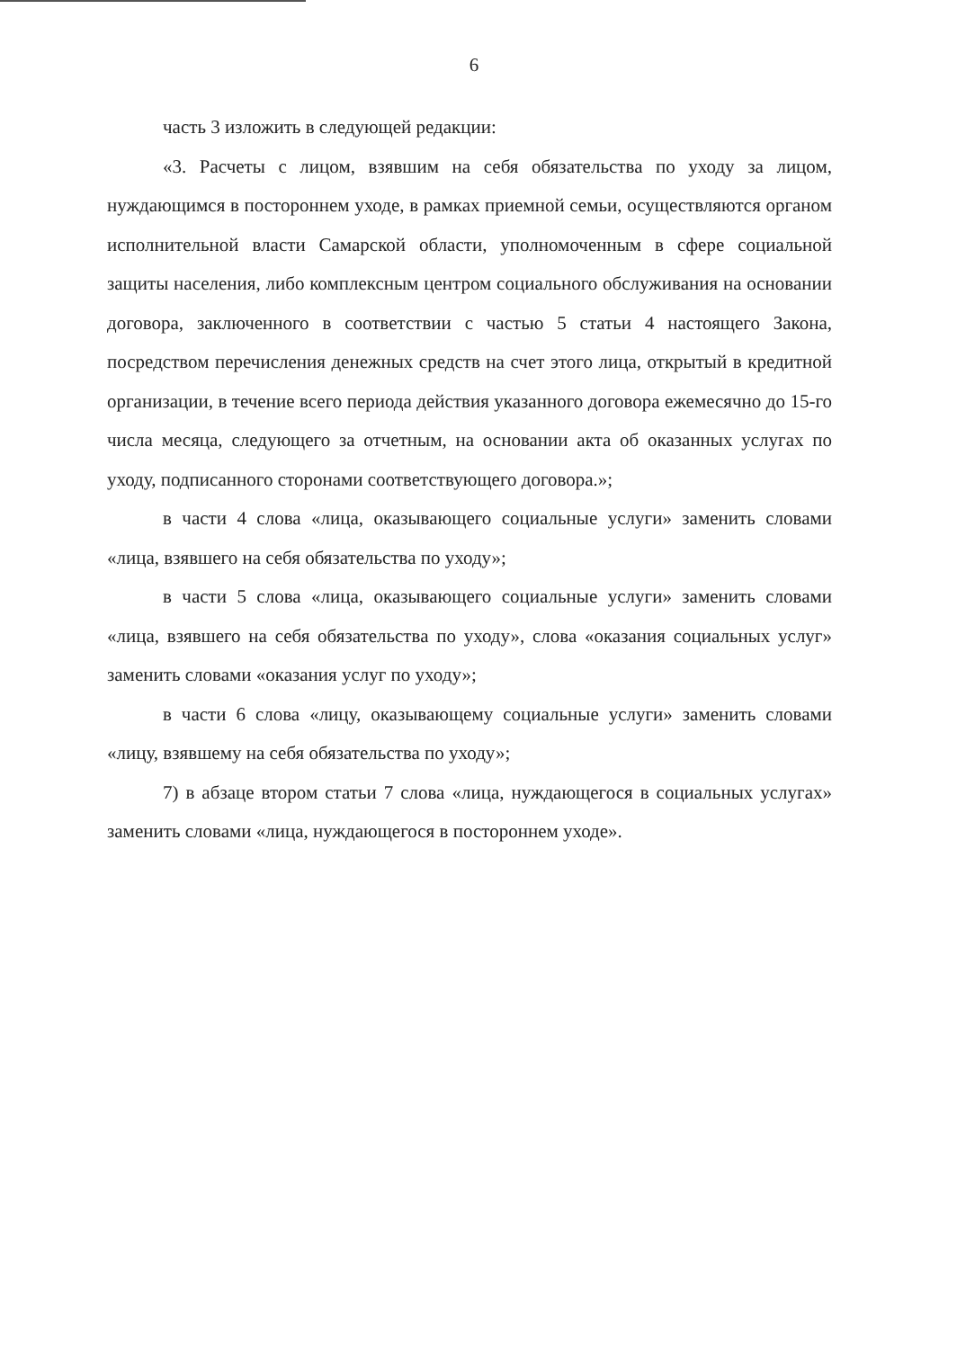6
часть 3 изложить в следующей редакции:
«3. Расчеты с лицом, взявшим на себя обязательства по уходу за лицом, нуждающимся в постороннем уходе, в рамках приемной семьи, осуществляются органом исполнительной власти Самарской области, уполномоченным в сфере социальной защиты населения, либо комплексным центром социального обслуживания на основании договора, заключенного в соответствии с частью 5 статьи 4 настоящего Закона, посредством перечисления денежных средств на счет этого лица, открытый в кредитной организации, в течение всего периода действия указанного договора ежемесячно до 15-го числа месяца, следующего за отчетным, на основании акта об оказанных услугах по уходу, подписанного сторонами соответствующего договора.»;
в части 4 слова «лица, оказывающего социальные услуги» заменить словами «лица, взявшего на себя обязательства по уходу»;
в части 5 слова «лица, оказывающего социальные услуги» заменить словами «лица, взявшего на себя обязательства по уходу», слова «оказания социальных услуг» заменить словами «оказания услуг по уходу»;
в части 6 слова «лицу, оказывающему социальные услуги» заменить словами «лицу, взявшему на себя обязательства по уходу»;
7) в абзаце втором статьи 7 слова «лица, нуждающегося в социальных услугах» заменить словами «лица, нуждающегося в постороннем уходе».